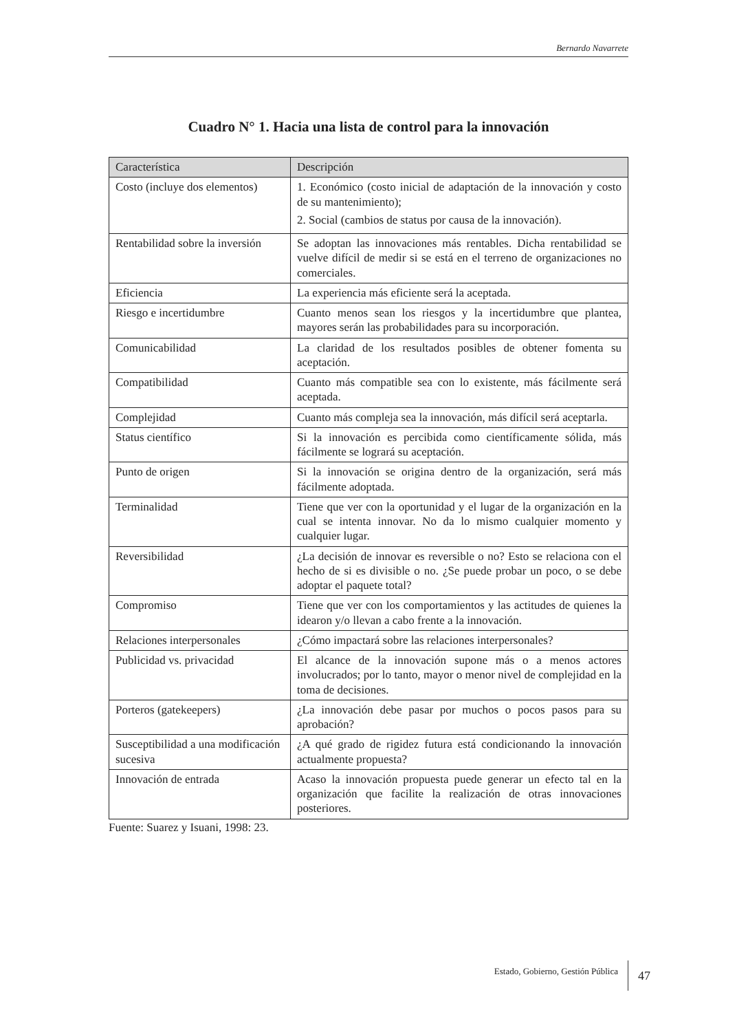Bernardo Navarrete
Cuadro N° 1. Hacia una lista de control para la innovación
| Característica | Descripción |
| --- | --- |
| Costo (incluye dos elementos) | 1. Económico (costo inicial de adaptación de la innovación y costo de su mantenimiento); 2. Social (cambios de status por causa de la innovación). |
| Rentabilidad sobre la inversión | Se adoptan las innovaciones más rentables. Dicha rentabilidad se vuelve difícil de medir si se está en el terreno de organizaciones no comerciales. |
| Eficiencia | La experiencia más eficiente será la aceptada. |
| Riesgo e incertidumbre | Cuanto menos sean los riesgos y la incertidumbre que plantea, mayores serán las probabilidades para su incorporación. |
| Comunicabilidad | La claridad de los resultados posibles de obtener fomenta su aceptación. |
| Compatibilidad | Cuanto más compatible sea con lo existente, más fácilmente será aceptada. |
| Complejidad | Cuanto más compleja sea la innovación, más difícil será aceptarla. |
| Status científico | Si la innovación es percibida como científicamente sólida, más fácilmente se logrará su aceptación. |
| Punto de origen | Si la innovación se origina dentro de la organización, será más fácilmente adoptada. |
| Terminalidad | Tiene que ver con la oportunidad y el lugar de la organización en la cual se intenta innovar. No da lo mismo cualquier momento y cualquier lugar. |
| Reversibilidad | ¿La decisión de innovar es reversible o no? Esto se relaciona con el hecho de si es divisible o no. ¿Se puede probar un poco, o se debe adoptar el paquete total? |
| Compromiso | Tiene que ver con los comportamientos y las actitudes de quienes la idearon y/o llevan a cabo frente a la innovación. |
| Relaciones interpersonales | ¿Cómo impactará sobre las relaciones interpersonales? |
| Publicidad vs. privacidad | El alcance de la innovación supone más o a menos actores involucrados; por lo tanto, mayor o menor nivel de complejidad en la toma de decisiones. |
| Porteros (gatekeepers) | ¿La innovación debe pasar por muchos o pocos pasos para su aprobación? |
| Susceptibilidad a una modificación sucesiva | ¿A qué grado de rigidez futura está condicionando la innovación actualmente propuesta? |
| Innovación de entrada | Acaso la innovación propuesta puede generar un efecto tal en la organización que facilite la realización de otras innovaciones posteriores. |
Fuente: Suarez y Isuani, 1998: 23.
Estado, Gobierno, Gestión Pública 47